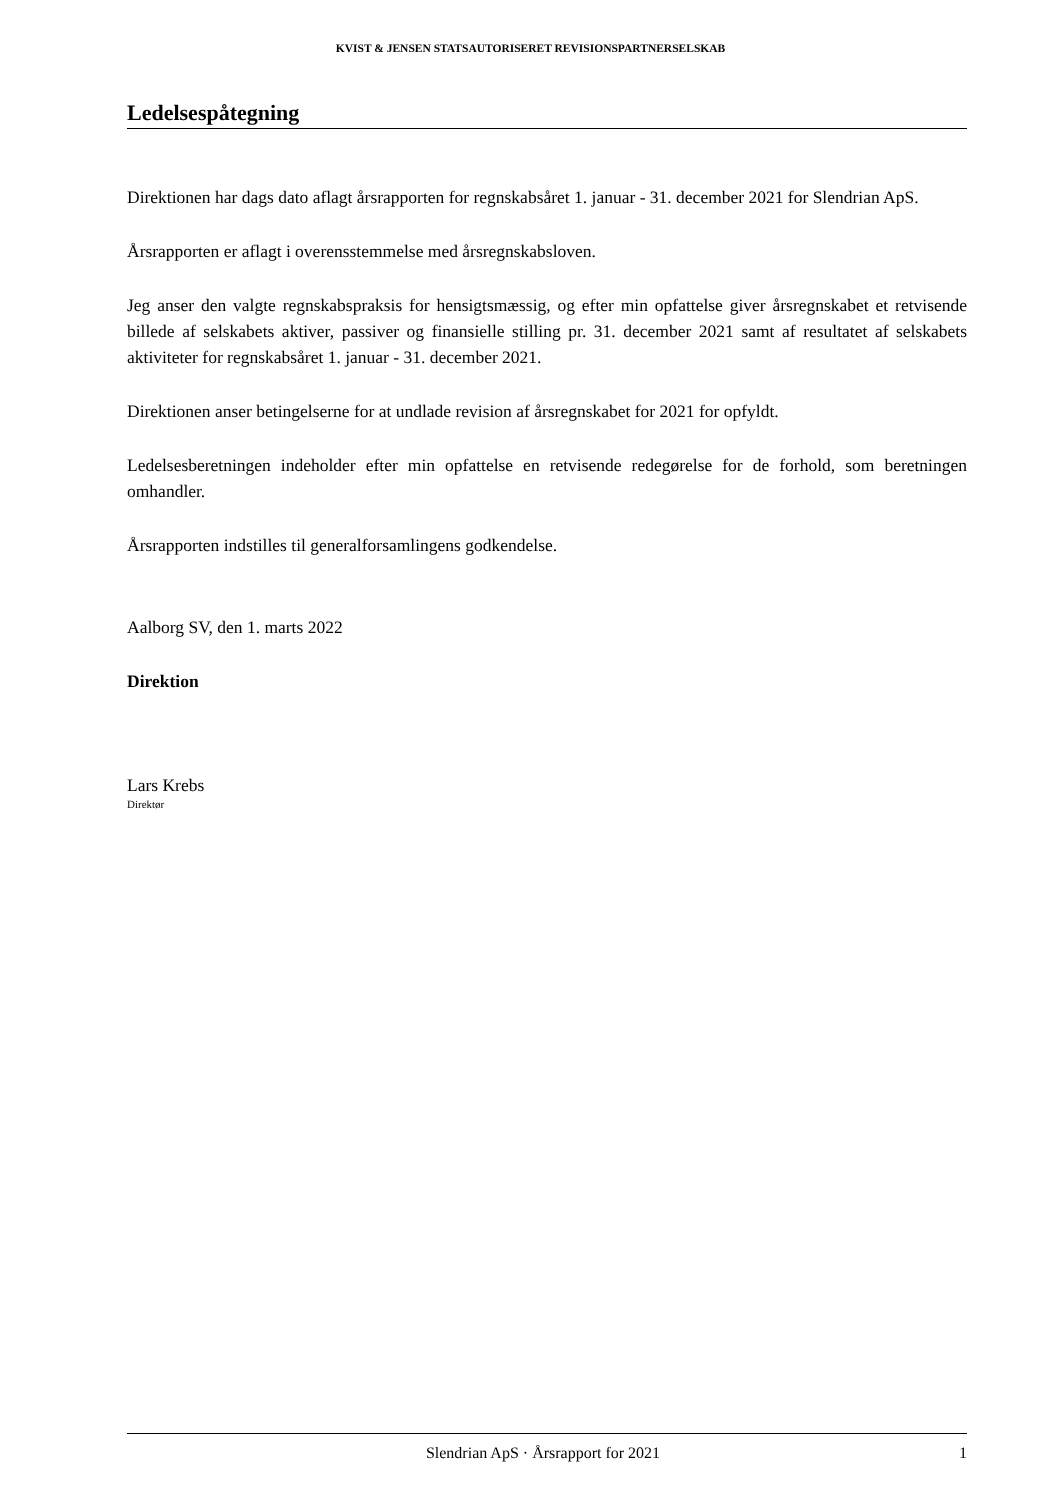KVIST & JENSEN STATSAUTORISERET REVISIONSPARTNERSELSKAB
Ledelsespåtegning
Direktionen har dags dato aflagt årsrapporten for regnskabsåret 1. januar - 31. december 2021 for Slendrian ApS.
Årsrapporten er aflagt i overensstemmelse med årsregnskabsloven.
Jeg anser den valgte regnskabspraksis for hensigtsmæssig, og efter min opfattelse giver årsregnskabet et retvisende billede af selskabets aktiver, passiver og finansielle stilling pr. 31. december 2021 samt af resultatet af selskabets aktiviteter for regnskabsåret 1. januar - 31. december 2021.
Direktionen anser betingelserne for at undlade revision af årsregnskabet for 2021 for opfyldt.
Ledelsesberetningen indeholder efter min opfattelse en retvisende redegørelse for de forhold, som beretningen omhandler.
Årsrapporten indstilles til generalforsamlingens godkendelse.
Aalborg SV, den 1. marts 2022
Direktion
Lars Krebs
Direktør
Slendrian ApS · Årsrapport for 2021 1